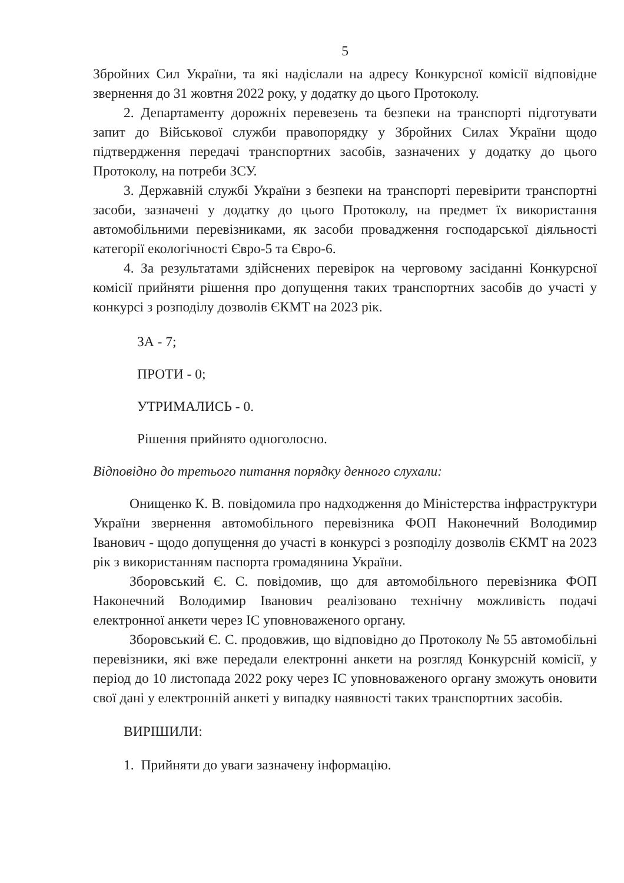5
Збройних Сил України, та які надіслали на адресу Конкурсної комісії відповідне звернення до 31 жовтня 2022 року, у додатку до цього Протоколу.
2. Департаменту дорожніх перевезень та безпеки на транспорті підготувати запит до Військової служби правопорядку у Збройних Силах України щодо підтвердження передачі транспортних засобів, зазначених у додатку до цього Протоколу, на потреби ЗСУ.
3. Державній службі України з безпеки на транспорті перевірити транспортні засоби, зазначені у додатку до цього Протоколу, на предмет їх використання автомобільними перевізниками, як засоби провадження господарської діяльності категорії екологічності Євро-5 та Євро-6.
4. За результатами здійснених перевірок на черговому засіданні Конкурсної комісії прийняти рішення про допущення таких транспортних засобів до участі у конкурсі з розподілу дозволів ЄКМТ на 2023 рік.
ЗА - 7;
ПРОТИ - 0;
УТРИМАЛИСЬ - 0.
Рішення прийнято одноголосно.
Відповідно до третього питання порядку денного слухали:
Онищенко К. В. повідомила про надходження до Міністерства інфраструктури України звернення автомобільного перевізника ФОП Наконечний Володимир Іванович - щодо допущення до участі в конкурсі з розподілу дозволів ЄКМТ на 2023 рік з використанням паспорта громадянина України.
Зборовський Є. С. повідомив, що для автомобільного перевізника ФОП Наконечний Володимир Іванович реалізовано технічну можливість подачі електронної анкети через ІС уповноваженого органу.
Зборовський Є. С. продовжив, що відповідно до Протоколу № 55 автомобільні перевізники, які вже передали електронні анкети на розгляд Конкурсній комісії, у період до 10 листопада 2022 року через ІС уповноваженого органу зможуть оновити свої дані у електронній анкеті у випадку наявності таких транспортних засобів.
ВИРІШИЛИ:
1. Прийняти до уваги зазначену інформацію.